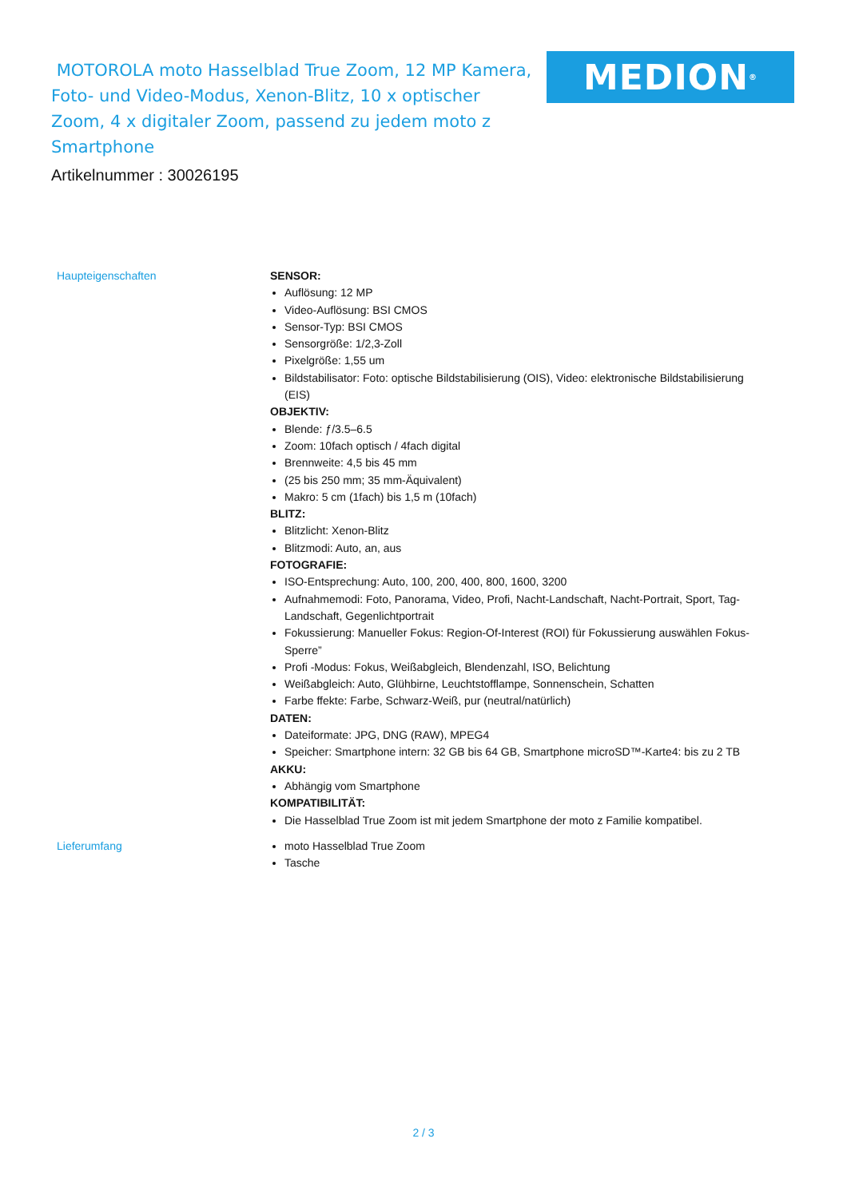MOTOROLA moto Hasselblad True Zoom, 12 MP Kamera, Foto- und Video-Modus, Xenon-Blitz, 10 x optischer Zoom, 4 x digitaler Zoom, passend zu jedem moto z Smartphone
MEDION<sup>®</sup>
Artikelnummer : 30026195
Haupteigenschaften
SENSOR:
Auflösung: 12 MP
Video-Auflösung: BSI CMOS
Sensor-Typ: BSI CMOS
Sensorgröße: 1/2,3-Zoll
Pixelgröße: 1,55 um
Bildstabilisator: Foto: optische Bildstabilisierung (OIS), Video: elektronische Bildstabilisierung (EIS)
OBJEKTIV:
Blende: ƒ/3.5–6.5
Zoom: 10fach optisch / 4fach digital
Brennweite: 4,5 bis 45 mm
(25 bis 250 mm; 35 mm-Äquivalent)
Makro: 5 cm (1fach) bis 1,5 m (10fach)
BLITZ:
Blitzlicht: Xenon-Blitz
Blitzmodi: Auto, an, aus
FOTOGRAFIE:
ISO-Entsprechung: Auto, 100, 200, 400, 800, 1600, 3200
Aufnahmemodi: Foto, Panorama, Video, Profi, Nacht-Landschaft, Nacht-Portrait, Sport, Tag-Landschaft, Gegenlichtportrait
Fokussierung: Manueller Fokus: Region-Of-Interest (ROI) für Fokussierung auswählen Fokus-Sperre”
Profi -Modus: Fokus, Weißabgleich, Blendenzahl, ISO, Belichtung
Weißabgleich: Auto, Glühbirne, Leuchtstofflampe, Sonnenschein, Schatten
Farbe ffekte: Farbe, Schwarz-Weiß, pur (neutral/natürlich)
DATEN:
Dateiformate: JPG, DNG (RAW), MPEG4
Speicher: Smartphone intern: 32 GB bis 64 GB, Smartphone microSD™-Karte4: bis zu 2 TB
AKKU:
Abhängig vom Smartphone
KOMPATIBILITÄT:
Die Hasselblad True Zoom ist mit jedem Smartphone der moto z Familie kompatibel.
Lieferumfang
moto Hasselblad True Zoom
Tasche
2 / 3